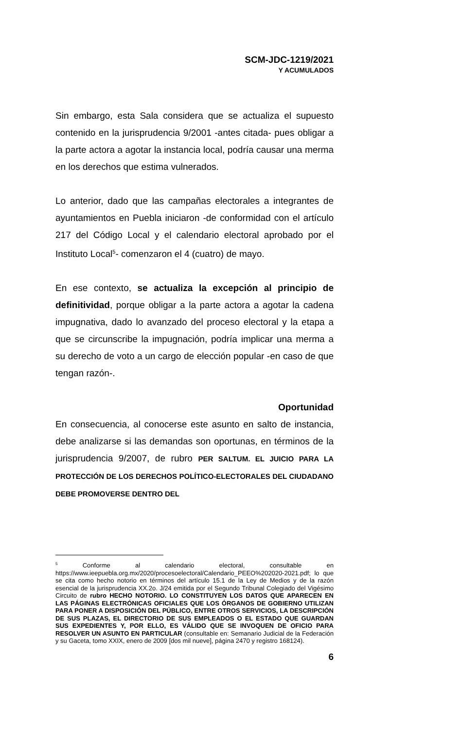SCM-JDC-1219/2021
Y ACUMULADOS
Sin embargo, esta Sala considera que se actualiza el supuesto contenido en la jurisprudencia 9/2001 -antes citada- pues obligar a la parte actora a agotar la instancia local, podría causar una merma en los derechos que estima vulnerados.
Lo anterior, dado que las campañas electorales a integrantes de ayuntamientos en Puebla iniciaron -de conformidad con el artículo 217 del Código Local y el calendario electoral aprobado por el Instituto Local<sup>5</sup>- comenzaron el 4 (cuatro) de mayo.
En ese contexto, se actualiza la excepción al principio de definitividad, porque obligar a la parte actora a agotar la cadena impugnativa, dado lo avanzado del proceso electoral y la etapa a que se circunscribe la impugnación, podría implicar una merma a su derecho de voto a un cargo de elección popular -en caso de que tengan razón-.
Oportunidad
En consecuencia, al conocerse este asunto en salto de instancia, debe analizarse si las demandas son oportunas, en términos de la jurisprudencia 9/2007, de rubro PER SALTUM. EL JUICIO PARA LA PROTECCIÓN DE LOS DERECHOS POLÍTICO-ELECTORALES DEL CIUDADANO DEBE PROMOVERSE DENTRO DEL
<sup>5</sup> Conforme al calendario electoral, consultable en https://www.ieepuebla.org.mx/2020/procesoelectoral/Calendario_PEEO%202020-2021.pdf; lo que se cita como hecho notorio en términos del artículo 15.1 de la Ley de Medios y de la razón esencial de la jurisprudencia XX.2o. J/24 emitida por el Segundo Tribunal Colegiado del Vigésimo Circuito de rubro HECHO NOTORIO. LO CONSTITUYEN LOS DATOS QUE APARECEN EN LAS PÁGINAS ELECTRÓNICAS OFICIALES QUE LOS ÓRGANOS DE GOBIERNO UTILIZAN PARA PONER A DISPOSICIÓN DEL PÚBLICO, ENTRE OTROS SERVICIOS, LA DESCRIPCIÓN DE SUS PLAZAS, EL DIRECTORIO DE SUS EMPLEADOS O EL ESTADO QUE GUARDAN SUS EXPEDIENTES Y, POR ELLO, ES VÁLIDO QUE SE INVOQUEN DE OFICIO PARA RESOLVER UN ASUNTO EN PARTICULAR (consultable en: Semanario Judicial de la Federación y su Gaceta, tomo XXIX, enero de 2009 [dos mil nueve], página 2470 y registro 168124).
6